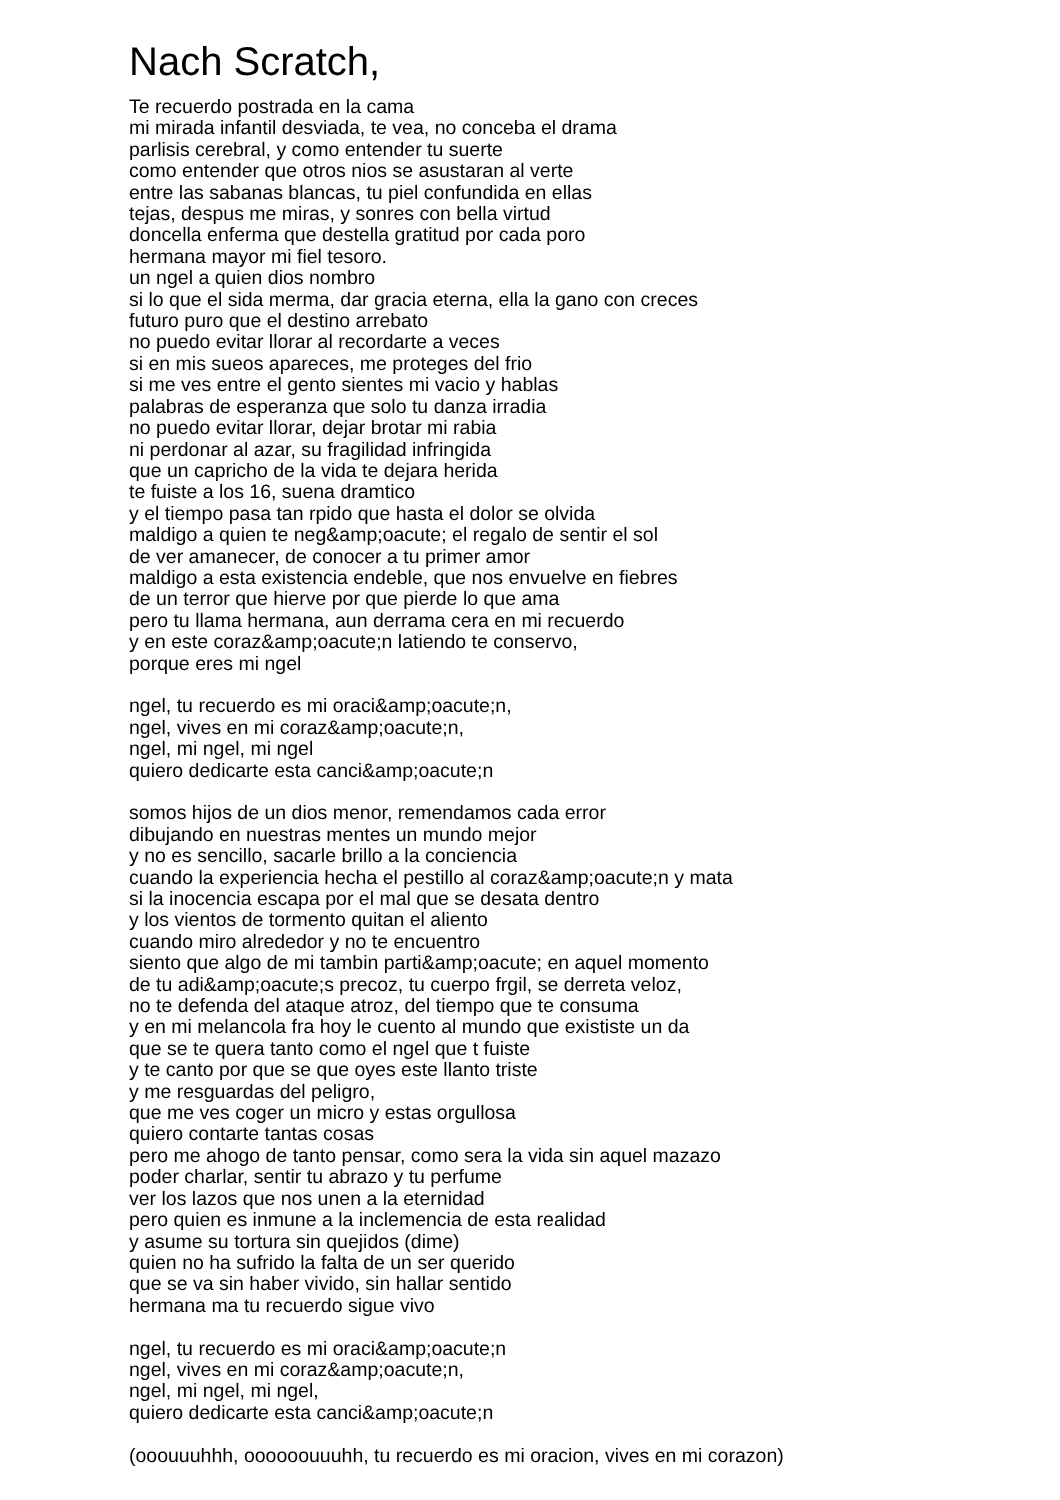Nach Scratch,
Te recuerdo postrada en la cama
mi mirada infantil desviada, te vea, no conceba el drama
parlisis cerebral, y como entender tu suerte
como entender que otros nios se asustaran al verte
entre las sabanas blancas, tu piel confundida en ellas
tejas, despus me miras, y sonres con bella virtud
doncella enferma que destella gratitud por cada poro
hermana mayor mi fiel tesoro.
un ngel a quien dios nombro
si lo que el sida merma, dar gracia eterna, ella la gano con creces
futuro puro que el destino arrebato
no puedo evitar llorar al recordarte a veces
si en mis sueos apareces, me proteges del frio
si me ves entre el gento sientes mi vacio y hablas
palabras de esperanza que solo tu danza irradia
no puedo evitar llorar, dejar brotar mi rabia
ni perdonar al azar, su fragilidad infringida
que un capricho de la vida te dejara herida
te fuiste a los 16, suena dramtico
y el tiempo pasa tan rpido que hasta el dolor se olvida
maldigo a quien te neg&amp;oacute; el regalo de sentir el sol
de ver amanecer, de conocer a tu primer amor
maldigo a esta existencia endeble, que nos envuelve en fiebres
de un terror que hierve por que pierde lo que ama
pero tu llama hermana, aun derrama cera en mi recuerdo
y en este coraz&amp;oacute;n latiendo te conservo,
porque eres mi ngel
ngel, tu recuerdo es mi oraci&amp;oacute;n,
ngel, vives en mi coraz&amp;oacute;n,
ngel, mi ngel, mi ngel
quiero dedicarte esta canci&amp;oacute;n
somos hijos de un dios menor, remendamos cada error
dibujando en nuestras mentes un mundo mejor
y no es sencillo, sacarle brillo a la conciencia
cuando la experiencia hecha el pestillo al coraz&amp;oacute;n y mata
si la inocencia escapa por el mal que se desata dentro
y los vientos de tormento quitan el aliento
cuando miro alrededor y no te encuentro
siento que algo de mi tambin parti&amp;oacute; en aquel momento
de tu adi&amp;oacute;s precoz, tu cuerpo frgil, se derreta veloz,
no te defenda del ataque atroz, del tiempo que te consuma
y en mi melancola fra hoy le cuento al mundo que exististe un da
que se te quera tanto como el ngel que t fuiste
y te canto por que se que oyes este llanto triste
y me resguardas del peligro,
que me ves coger un micro y estas orgullosa
quiero contarte tantas cosas
pero me ahogo de tanto pensar, como sera la vida sin aquel mazazo
poder charlar, sentir tu abrazo y tu perfume
ver los lazos que nos unen a la eternidad
pero quien es inmune a la inclemencia de esta realidad
y asume su tortura sin quejidos (dime)
quien no ha sufrido la falta de un ser querido
que se va sin haber vivido, sin hallar sentido
hermana ma tu recuerdo sigue vivo
ngel, tu recuerdo es mi oraci&amp;oacute;n
ngel, vives en mi coraz&amp;oacute;n,
ngel, mi ngel, mi ngel,
quiero dedicarte esta canci&amp;oacute;n
(ooouuuhhh, oooooouuuhh, tu recuerdo es mi oracion, vives en mi corazon)